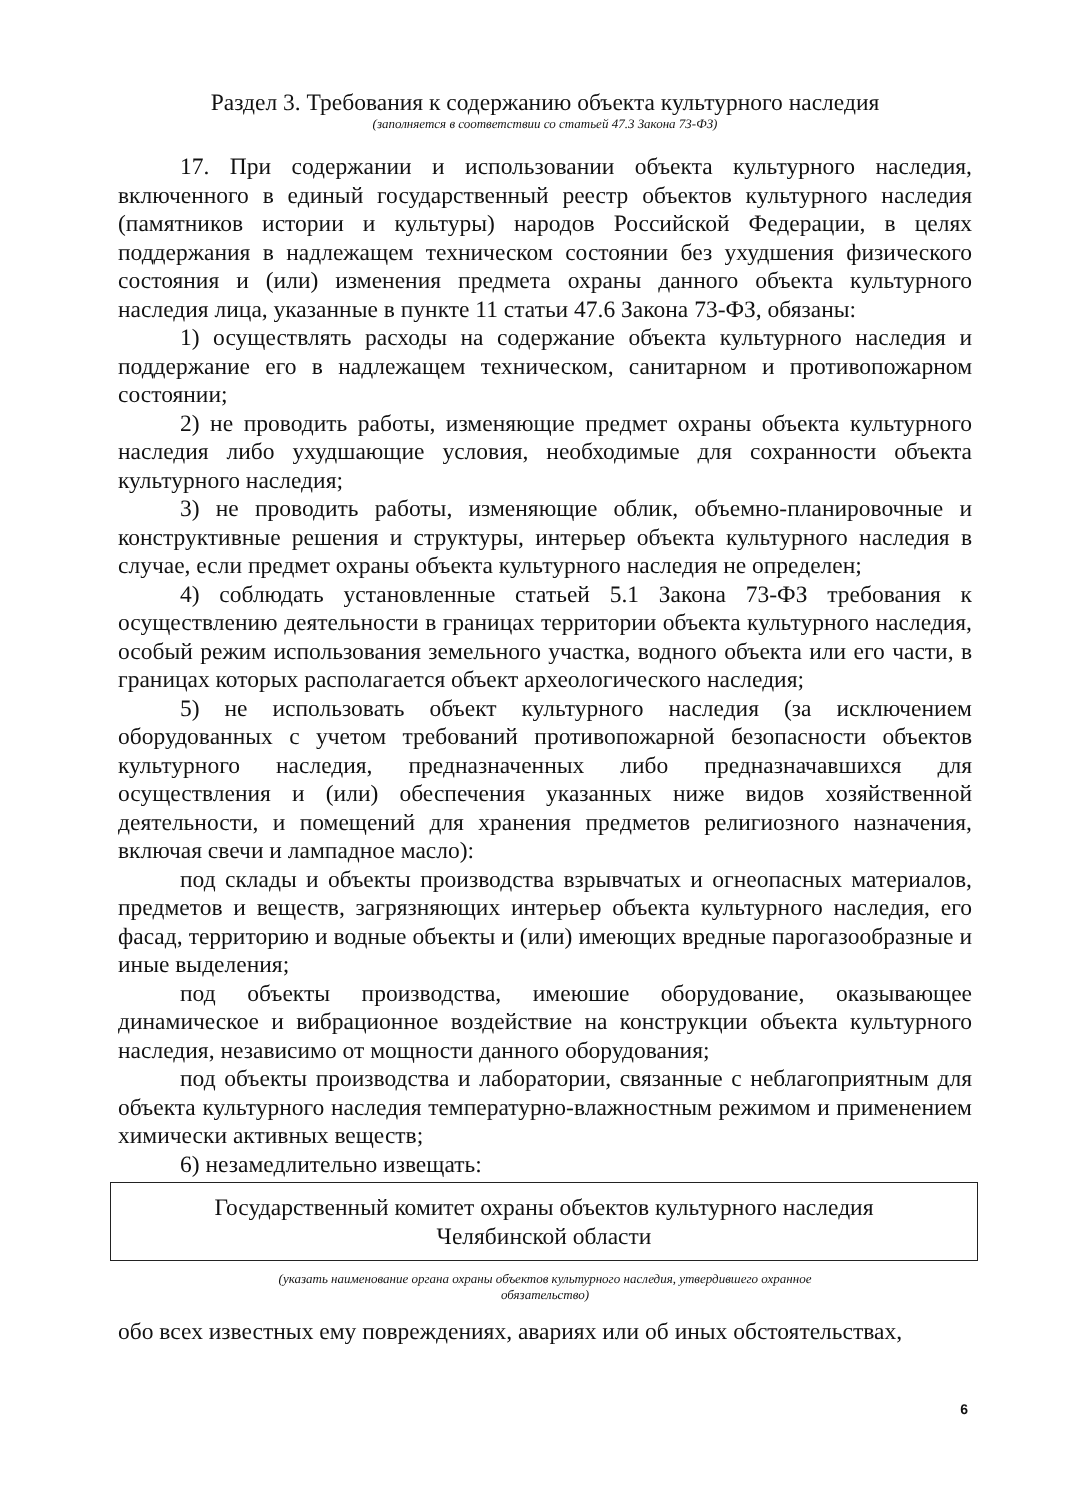Раздел 3. Требования к содержанию объекта культурного наследия
(заполняется в соответствии со статьей 47.3 Закона 73-ФЗ)
17. При содержании и использовании объекта культурного наследия, включенного в единый государственный реестр объектов культурного наследия (памятников истории и культуры) народов Российской Федерации, в целях поддержания в надлежащем техническом состоянии без ухудшения физического состояния и (или) изменения предмета охраны данного объекта культурного наследия лица, указанные в пункте 11 статьи 47.6 Закона 73-ФЗ, обязаны:
1) осуществлять расходы на содержание объекта культурного наследия и поддержание его в надлежащем техническом, санитарном и противопожарном состоянии;
2) не проводить работы, изменяющие предмет охраны объекта культурного наследия либо ухудшающие условия, необходимые для сохранности объекта культурного наследия;
3) не проводить работы, изменяющие облик, объемно-планировочные и конструктивные решения и структуры, интерьер объекта культурного наследия в случае, если предмет охраны объекта культурного наследия не определен;
4) соблюдать установленные статьей 5.1 Закона 73-ФЗ требования к осуществлению деятельности в границах территории объекта культурного наследия, особый режим использования земельного участка, водного объекта или его части, в границах которых располагается объект археологического наследия;
5) не использовать объект культурного наследия (за исключением оборудованных с учетом требований противопожарной безопасности объектов культурного наследия, предназначенных либо предназначавшихся для осуществления и (или) обеспечения указанных ниже видов хозяйственной деятельности, и помещений для хранения предметов религиозного назначения, включая свечи и лампадное масло):
под склады и объекты производства взрывчатых и огнеопасных материалов, предметов и веществ, загрязняющих интерьер объекта культурного наследия, его фасад, территорию и водные объекты и (или) имеющих вредные парогазообразные и иные выделения;
под объекты производства, имеюшие оборудование, оказывающее динамическое и вибрационное воздействие на конструкции объекта культурного наследия, независимо от мощности данного оборудования;
под объекты производства и лаборатории, связанные с неблагоприятным для объекта культурного наследия температурно-влажностным режимом и применением химически активных веществ;
6) незамедлительно извещать:
Государственный комитет охраны объектов культурного наследия
Челябинской области
(указать наименование органа охраны объектов культурного наследия, утвердившего охранное
обязательство)
обо всех известных ему повреждениях, авариях или об иных обстоятельствах,
6